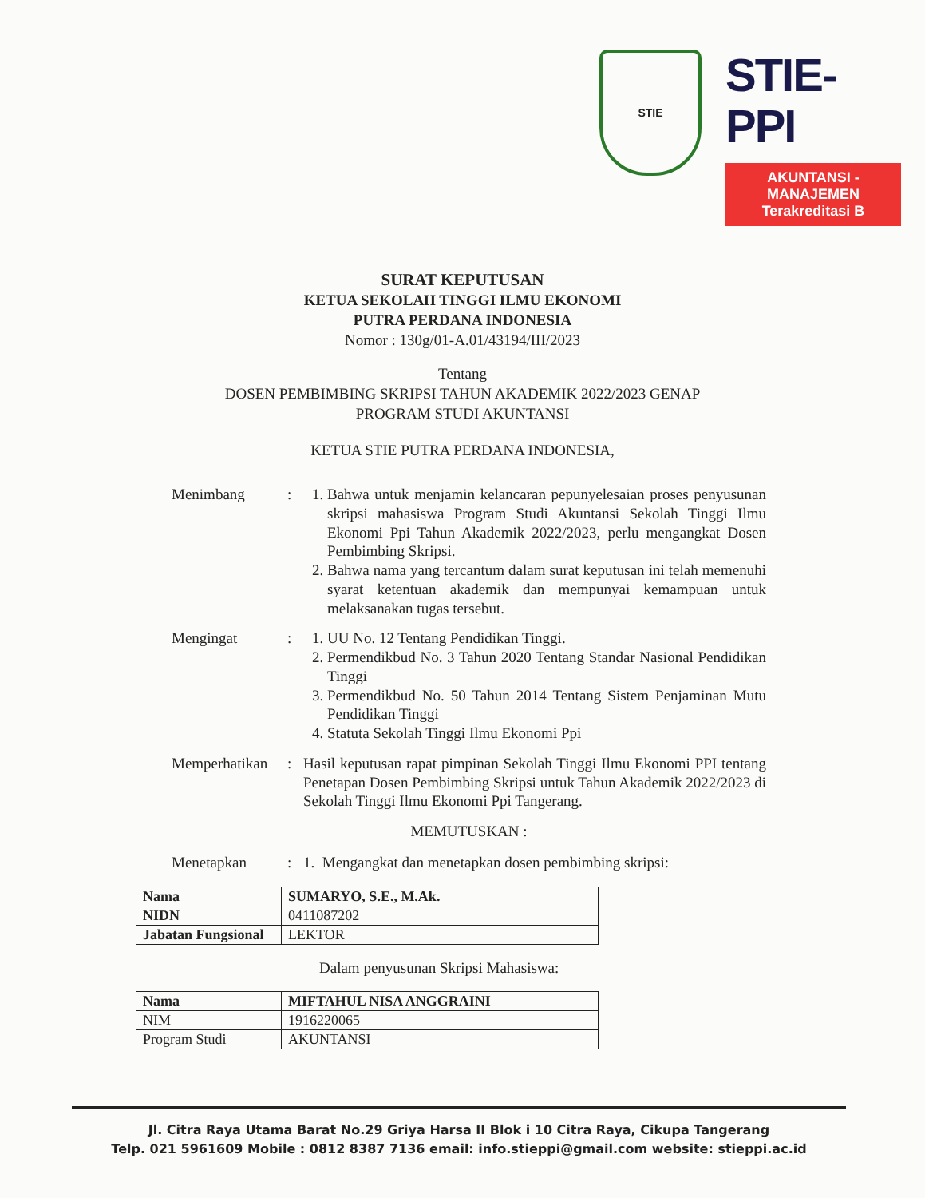STIE
STIE-PPI
AKUNTANSI - MANAJEMEN
Terakreditasi B
SURAT KEPUTUSAN
KETUA SEKOLAH TINGGI ILMU EKONOMI
PUTRA PERDANA INDONESIA
Nomor : 130g/01-A.01/43194/III/2023
Tentang
DOSEN PEMBIMBING SKRIPSI TAHUN AKADEMIK 2022/2023 GENAP
PROGRAM STUDI AKUNTANSI
KETUA STIE PUTRA PERDANA INDONESIA,
Menimbang : 1. Bahwa untuk menjamin kelancaran pepunyelesaian proses penyusunan skripsi mahasiswa Program Studi Akuntansi Sekolah Tinggi Ilmu Ekonomi Ppi Tahun Akademik 2022/2023, perlu mengangkat Dosen Pembimbing Skripsi.
2. Bahwa nama yang tercantum dalam surat keputusan ini telah memenuhi syarat ketentuan akademik dan mempunyai kemampuan untuk melaksanakan tugas tersebut.
Mengingat : 1. UU No. 12 Tentang Pendidikan Tinggi.
2. Permendikbud No. 3 Tahun 2020 Tentang Standar Nasional Pendidikan Tinggi
3. Permendikbud No. 50 Tahun 2014 Tentang Sistem Penjaminan Mutu Pendidikan Tinggi
4. Statuta Sekolah Tinggi Ilmu Ekonomi Ppi
Memperhatikan
: Hasil keputusan rapat pimpinan Sekolah Tinggi Ilmu Ekonomi PPI tentang Penetapan Dosen Pembimbing Skripsi untuk Tahun Akademik 2022/2023 di Sekolah Tinggi Ilmu Ekonomi Ppi Tangerang.
MEMUTUSKAN :
Menetapkan : 1. Mengangkat dan menetapkan dosen pembimbing skripsi:
| Nama | SUMARYO, S.E., M.Ak. |
| NIDN | 0411087202 |
| Jabatan Fungsional | LEKTOR |
Dalam penyusunan Skripsi Mahasiswa:
| Nama | MIFTAHUL NISA ANGGRAINI |
| NIM | 1916220065 |
| Program Studi | AKUNTANSI |
Jl. Citra Raya Utama Barat No.29 Griya Harsa II Blok i 10 Citra Raya, Cikupa Tangerang
Telp. 021 5961609 Mobile : 0812 8387 7136 email: info.stieppi@gmail.com website: stieppi.ac.id